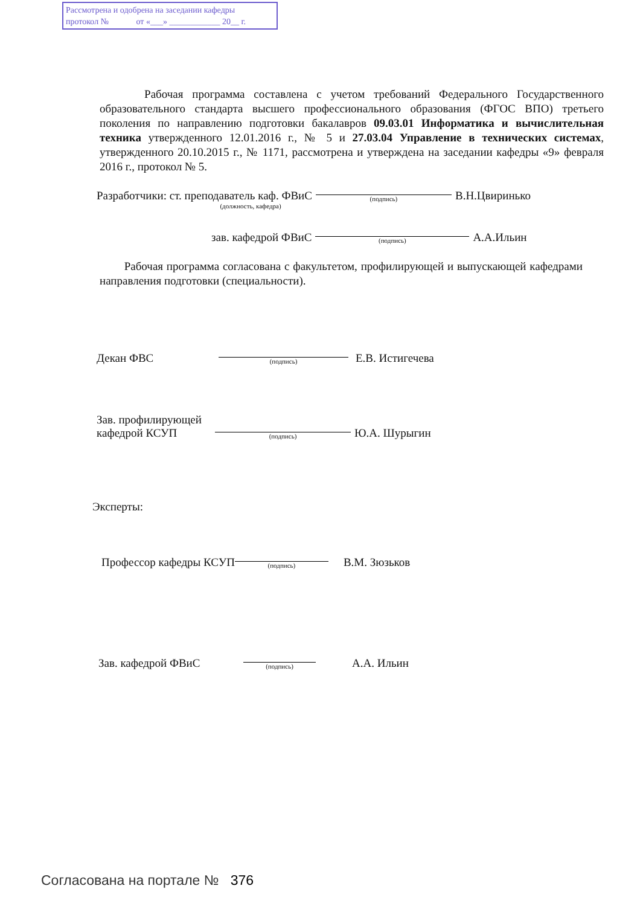Рассмотрена и одобрена на заседании кафедры
протокол № от «___» ____________ 20__ г.
Рабочая программа составлена с учетом требований Федерального Государственного образовательного стандарта высшего профессионального образования (ФГОС ВПО) третьего поколения по направлению подготовки бакалавров 09.03.01 Информатика и вычислительная техника утвержденного 12.01.2016 г., № 5 и 27.03.04 Управление в технических системах, утвержденного 20.10.2015 г., № 1171, рассмотрена и утверждена на заседании кафедры «9» февраля 2016 г., протокол № 5.
Разработчики: ст. преподаватель каф. ФВиС
(подпись)
В.Н.Цвиринько
(должность, кафедра)
зав. кафедрой ФВиС
(подпись)
А.А.Ильин
Рабочая программа согласована с факультетом, профилирующей и выпускающей кафедрами направления подготовки (специальности).
Декан ФВС
(подпись)
Е.В. Истигечева
Зав. профилирующей
кафедрой КСУП
(подпись)
Ю.А. Шурыгин
Эксперты:
Профессор кафедры КСУП
(подпись)
В.М. Зюзьков
Зав. кафедрой ФВиС
(подпись)
А.А. Ильин
Согласована на портале № 376